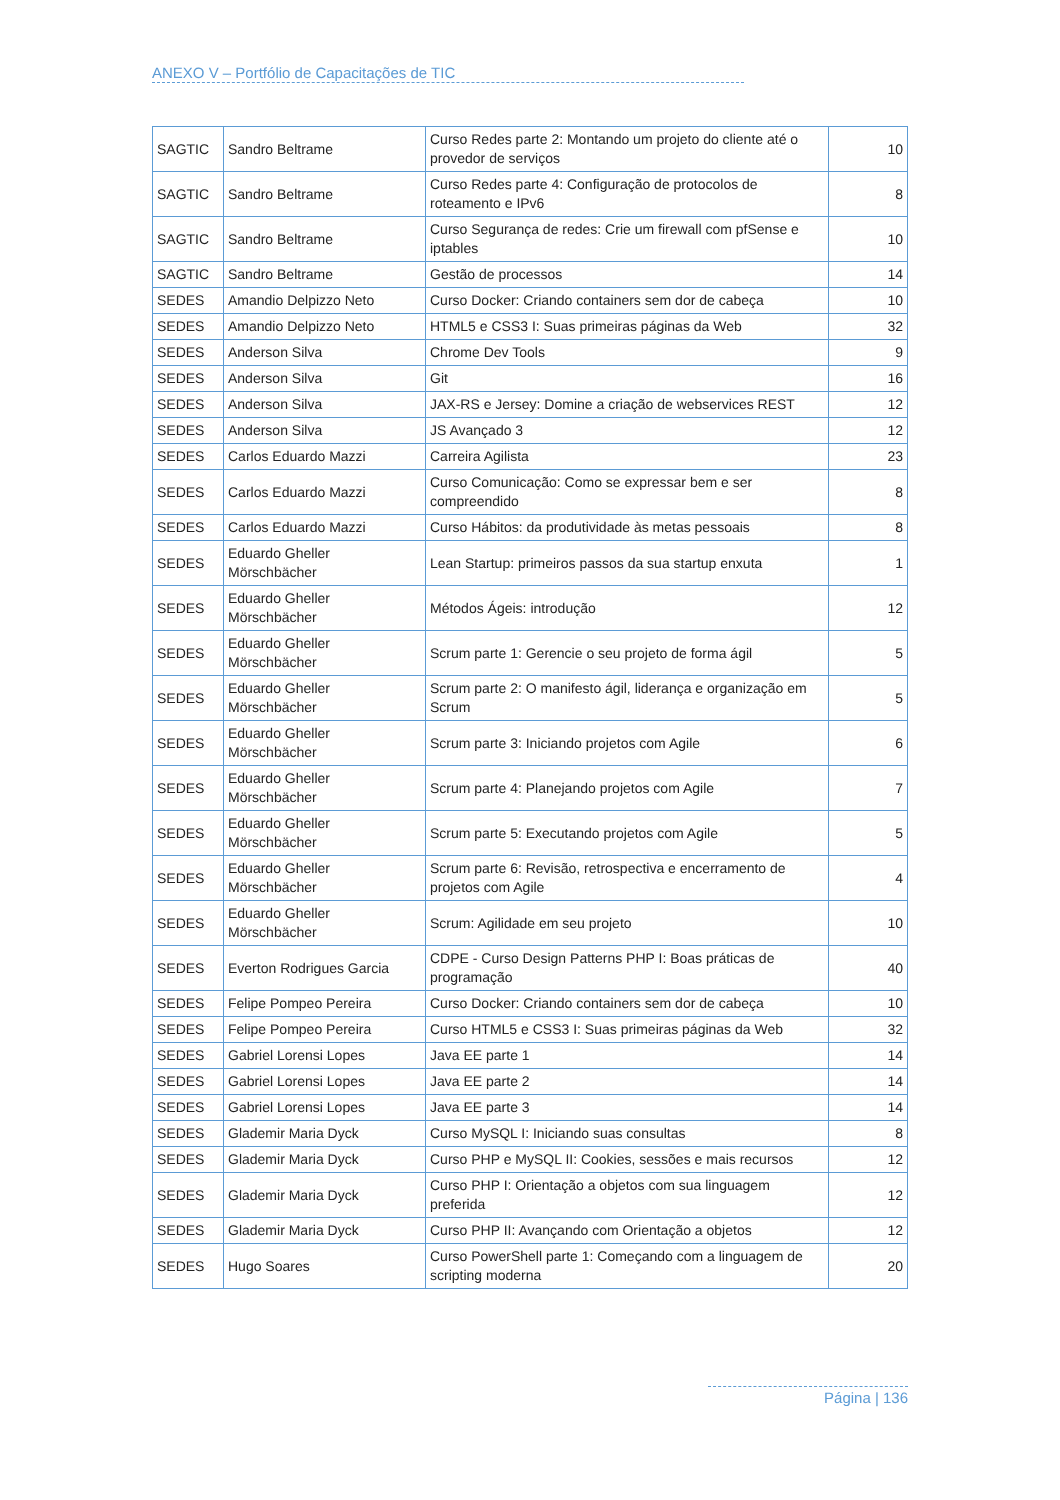ANEXO V – Portfólio de Capacitações de TIC
| SAGTIC | Sandro Beltrame | Curso Redes parte 2: Montando um projeto do cliente até o provedor de serviços | 10 |
| SAGTIC | Sandro Beltrame | Curso Redes parte 4: Configuração de protocolos de roteamento e IPv6 | 8 |
| SAGTIC | Sandro Beltrame | Curso Segurança de redes: Crie um firewall com pfSense e iptables | 10 |
| SAGTIC | Sandro Beltrame | Gestão de processos | 14 |
| SEDES | Amandio Delpizzo Neto | Curso Docker: Criando containers sem dor de cabeça | 10 |
| SEDES | Amandio Delpizzo Neto | HTML5 e CSS3 I: Suas primeiras páginas da Web | 32 |
| SEDES | Anderson Silva | Chrome Dev Tools | 9 |
| SEDES | Anderson Silva | Git | 16 |
| SEDES | Anderson Silva | JAX-RS e Jersey: Domine a criação de webservices REST | 12 |
| SEDES | Anderson Silva | JS Avançado 3 | 12 |
| SEDES | Carlos Eduardo Mazzi | Carreira Agilista | 23 |
| SEDES | Carlos Eduardo Mazzi | Curso Comunicação: Como se expressar bem e ser compreendido | 8 |
| SEDES | Carlos Eduardo Mazzi | Curso Hábitos: da produtividade às metas pessoais | 8 |
| SEDES | Eduardo Gheller Mörschbächer | Lean Startup: primeiros passos da sua startup enxuta | 1 |
| SEDES | Eduardo Gheller Mörschbächer | Métodos Ágeis: introdução | 12 |
| SEDES | Eduardo Gheller Mörschbächer | Scrum parte 1: Gerencie o seu projeto de forma ágil | 5 |
| SEDES | Eduardo Gheller Mörschbächer | Scrum parte 2: O manifesto ágil, liderança e organização em Scrum | 5 |
| SEDES | Eduardo Gheller Mörschbächer | Scrum parte 3: Iniciando projetos com Agile | 6 |
| SEDES | Eduardo Gheller Mörschbächer | Scrum parte 4: Planejando projetos com Agile | 7 |
| SEDES | Eduardo Gheller Mörschbächer | Scrum parte 5: Executando projetos com Agile | 5 |
| SEDES | Eduardo Gheller Mörschbächer | Scrum parte 6: Revisão, retrospectiva e encerramento de projetos com Agile | 4 |
| SEDES | Eduardo Gheller Mörschbächer | Scrum: Agilidade em seu projeto | 10 |
| SEDES | Everton Rodrigues Garcia | CDPE - Curso Design Patterns PHP I: Boas práticas de programação | 40 |
| SEDES | Felipe Pompeo Pereira | Curso Docker: Criando containers sem dor de cabeça | 10 |
| SEDES | Felipe Pompeo Pereira | Curso HTML5 e CSS3 I: Suas primeiras páginas da Web | 32 |
| SEDES | Gabriel Lorensi Lopes | Java EE parte 1 | 14 |
| SEDES | Gabriel Lorensi Lopes | Java EE parte 2 | 14 |
| SEDES | Gabriel Lorensi Lopes | Java EE parte 3 | 14 |
| SEDES | Glademir Maria Dyck | Curso MySQL I: Iniciando suas consultas | 8 |
| SEDES | Glademir Maria Dyck | Curso PHP e MySQL II: Cookies, sessões e mais recursos | 12 |
| SEDES | Glademir Maria Dyck | Curso PHP I: Orientação a objetos com sua linguagem preferida | 12 |
| SEDES | Glademir Maria Dyck | Curso PHP II: Avançando com Orientação a objetos | 12 |
| SEDES | Hugo Soares | Curso PowerShell parte 1: Começando com a linguagem de scripting moderna | 20 |
Página | 136